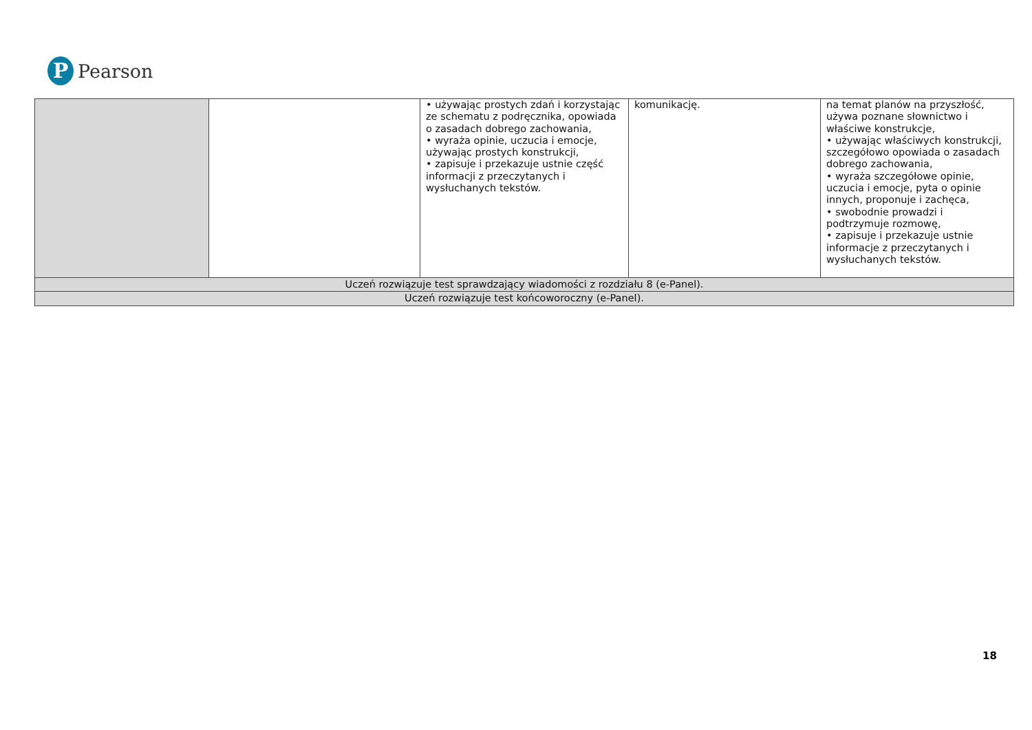P
Pearson
| | | • używając prostych zdań i korzystając ze schematu z podręcznika, opowiada o zasadach dobrego zachowania, • wyraża opinie, uczucia i emocje, używając prostych konstrukcji, • zapisuje i przekazuje ustnie część informacji z przeczytanych i wysłuchanych tekstów. | komunikację. | na temat planów na przyszłość, używa poznane słownictwo i właściwe konstrukcje, • używając właściwych konstrukcji, szczegółowo opowiada o zasadach dobrego zachowania, • wyraża szczegółowe opinie, uczucia i emocje, pyta o opinie innych, proponuje i zachęca, • swobodnie prowadzi i podtrzymuje rozmowę, • zapisuje i przekazuje ustnie informacje z przeczytanych i wysłuchanych tekstów. |
| Uczeń rozwiązuje test sprawdzający wiadomości z rozdziału 8 (e-Panel). | | | | |
| Uczeń rozwiązuje test końcoworoczny (e-Panel). | | | | |
18